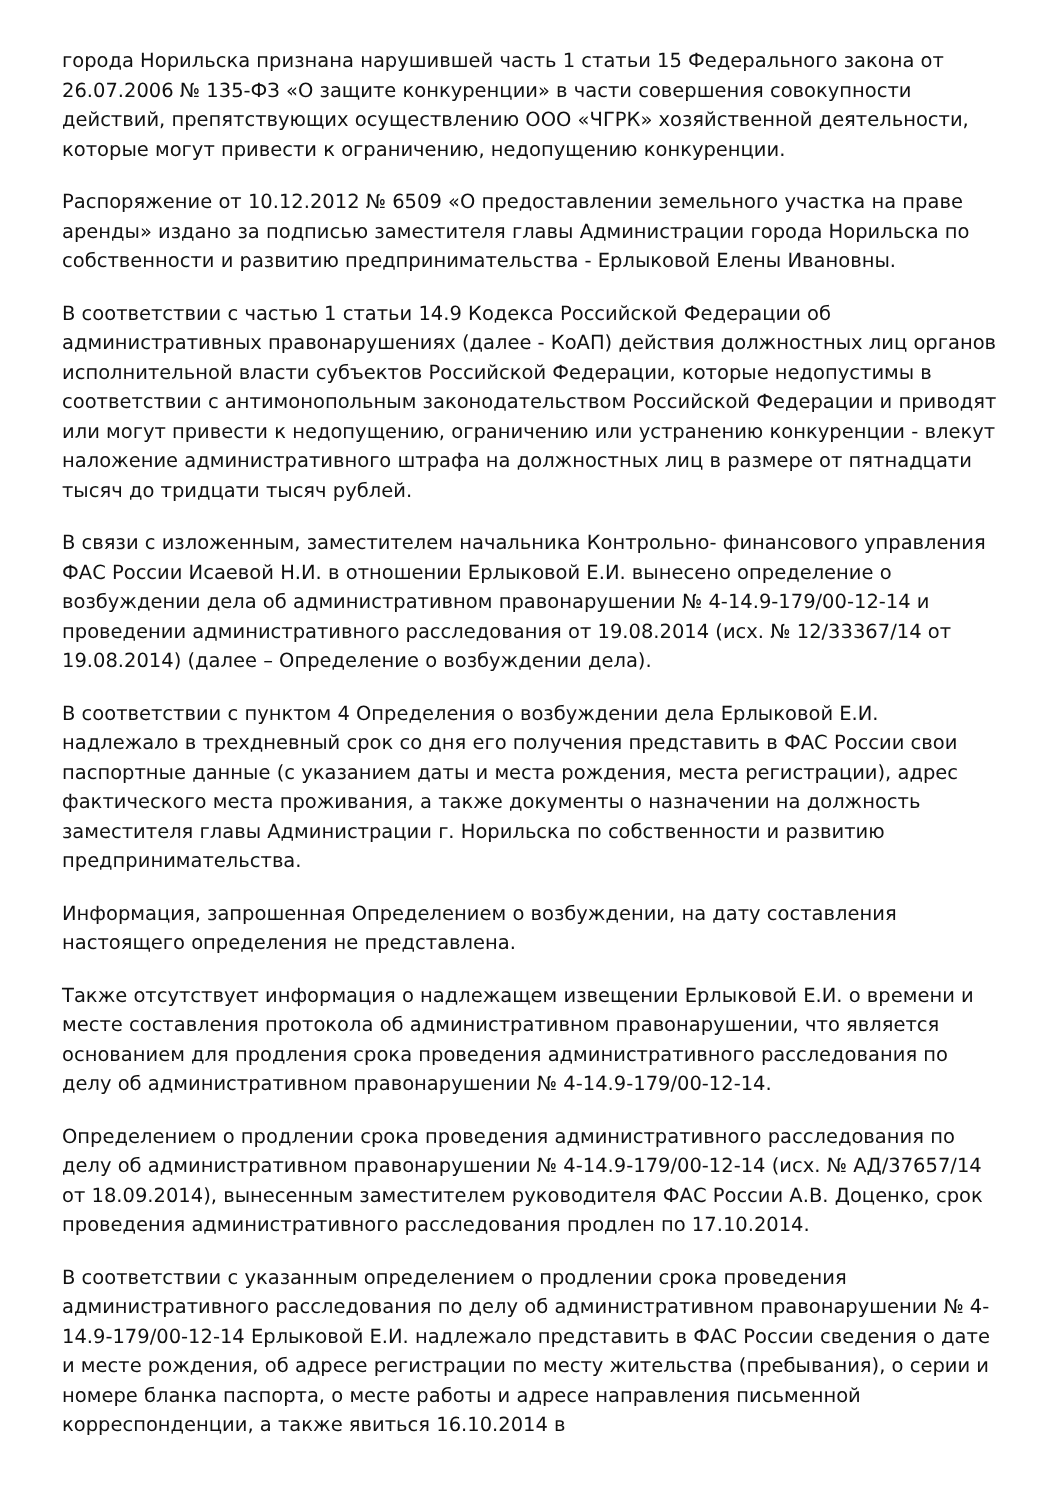города Норильска признана нарушившей часть 1 статьи 15 Федерального закона от 26.07.2006 № 135-ФЗ «О защите конкуренции» в части совершения совокупности действий, препятствующих осуществлению ООО «ЧГРК» хозяйственной деятельности, которые могут привести к ограничению, недопущению конкуренции.
Распоряжение от 10.12.2012 № 6509 «О предоставлении земельного участка на праве аренды» издано за подписью заместителя главы Администрации города Норильска по собственности и развитию предпринимательства - Ерлыковой Елены Ивановны.
В соответствии с частью 1 статьи 14.9 Кодекса Российской Федерации об административных правонарушениях (далее - КоАП) действия должностных лиц органов исполнительной власти субъектов Российской Федерации, которые недопустимы в соответствии с антимонопольным законодательством Российской Федерации и приводят или могут привести к недопущению, ограничению или устранению конкуренции - влекут наложение административного штрафа на должностных лиц в размере от пятнадцати тысяч до тридцати тысяч рублей.
В связи с изложенным, заместителем начальника Контрольно- финансового управления ФАС России Исаевой Н.И. в отношении Ерлыковой Е.И. вынесено определение о возбуждении дела об административном правонарушении № 4-14.9-179/00-12-14 и проведении административного расследования от 19.08.2014 (исх. № 12/33367/14 от 19.08.2014) (далее – Определение о возбуждении дела).
В соответствии с пунктом 4 Определения о возбуждении дела Ерлыковой Е.И. надлежало в трехдневный срок со дня его получения представить в ФАС России свои паспортные данные (с указанием даты и места рождения, места регистрации), адрес фактического места проживания, а также документы о назначении на должность заместителя главы Администрации г. Норильска по собственности и развитию предпринимательства.
Информация, запрошенная Определением о возбуждении, на дату составления настоящего определения не представлена.
Также отсутствует информация о надлежащем извещении Ерлыковой Е.И. о времени и месте составления протокола об административном правонарушении, что является основанием для продления срока проведения административного расследования по делу об административном правонарушении № 4-14.9-179/00-12-14.
Определением о продлении срока проведения административного расследования по делу об административном правонарушении № 4-14.9-179/00-12-14 (исх. № АД/37657/14 от 18.09.2014), вынесенным заместителем руководителя ФАС России А.В. Доценко, срок проведения административного расследования продлен по 17.10.2014.
В соответствии с указанным определением о продлении срока проведения административного расследования по делу об административном правонарушении № 4-14.9-179/00-12-14 Ерлыковой Е.И. надлежало представить в ФАС России сведения о дате и месте рождения, об адресе регистрации по месту жительства (пребывания), о серии и номере бланка паспорта, о месте работы и адресе направления письменной корреспонденции, а также явиться 16.10.2014 в